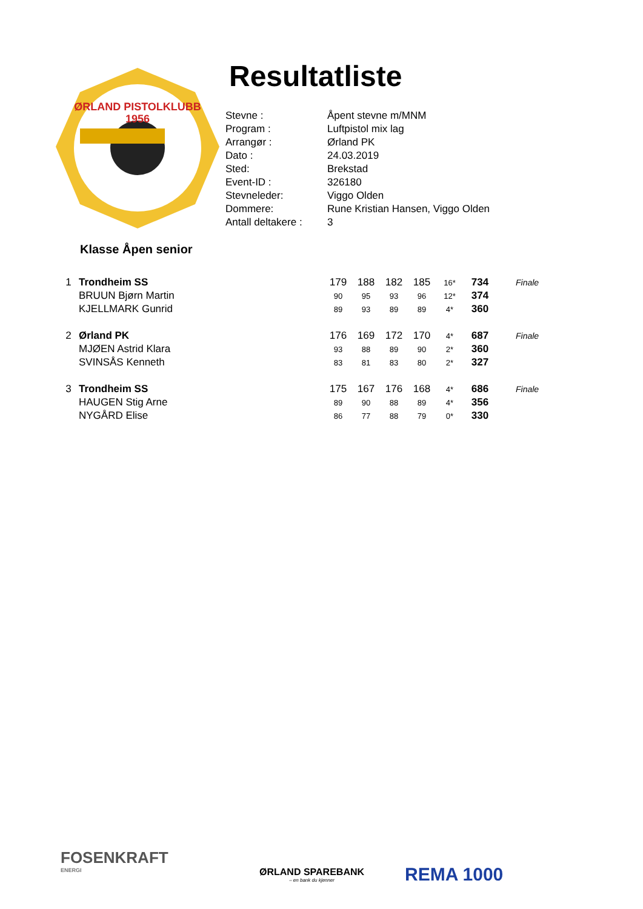ØRLAND PISTOLKLUBB
1956
Resultatliste
| Stevne : | Åpent stevne m/MNM |
| Program : | Luftpistol mix lag |
| Arrangør : | Ørland PK |
| Dato : | 24.03.2019 |
| Sted: | Brekstad |
| Event-ID : | 326180 |
| Stevneleder: | Viggo Olden |
| Dommere: | Rune Kristian Hansen, Viggo Olden |
| Antall deltakere : | 3 |
Klasse Åpen senior
| 1 | Trondheim SS | 179 | 188 | 182 | 185 | 16* | 734 | Finale |
| | BRUUN Bjørn Martin | 90 | 95 | 93 | 96 | 12* | 374 | |
| | KJELLMARK Gunrid | 89 | 93 | 89 | 89 | 4* | 360 | |
| 2 | Ørland PK | 176 | 169 | 172 | 170 | 4* | 687 | Finale |
| | MJØEN Astrid Klara | 93 | 88 | 89 | 90 | 2* | 360 | |
| | SVINSÅS Kenneth | 83 | 81 | 83 | 80 | 2* | 327 | |
| 3 | Trondheim SS | 175 | 167 | 176 | 168 | 4* | 686 | Finale |
| | HAUGEN Stig Arne | 89 | 90 | 88 | 89 | 4* | 356 | |
| | NYGÅRD Elise | 86 | 77 | 88 | 79 | 0* | 330 | |
FOSENKRAFT
ENERGI
ØRLAND SPAREBANK
– en bank du kjenner
REMA 1000